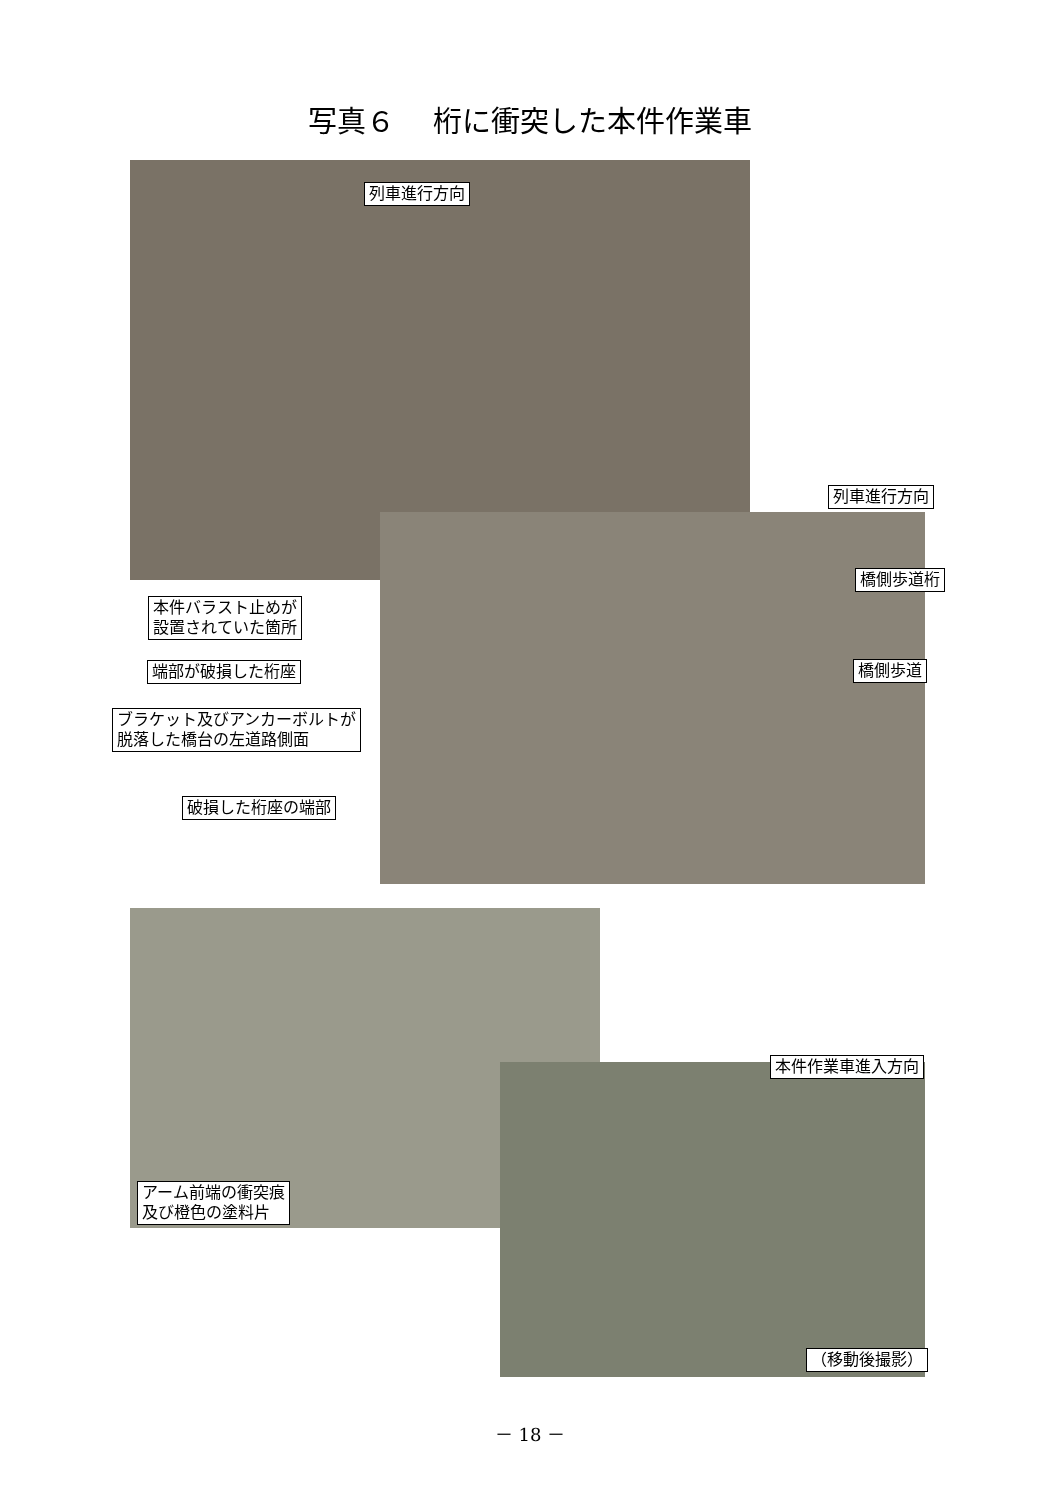写真６　 桁に衝突した本件作業車
列車進行方向
列車進行方向
橋側歩道桁
本件バラスト止めが
設置されていた箇所
橋側歩道
端部が破損した桁座
ブラケット及びアンカーボルトが
脱落した橋台の左道路側面
破損した桁座の端部
本件作業車進入方向
アーム前端の衝突痕
及び橙色の塗料片
（移動後撮影）
－ 18 －